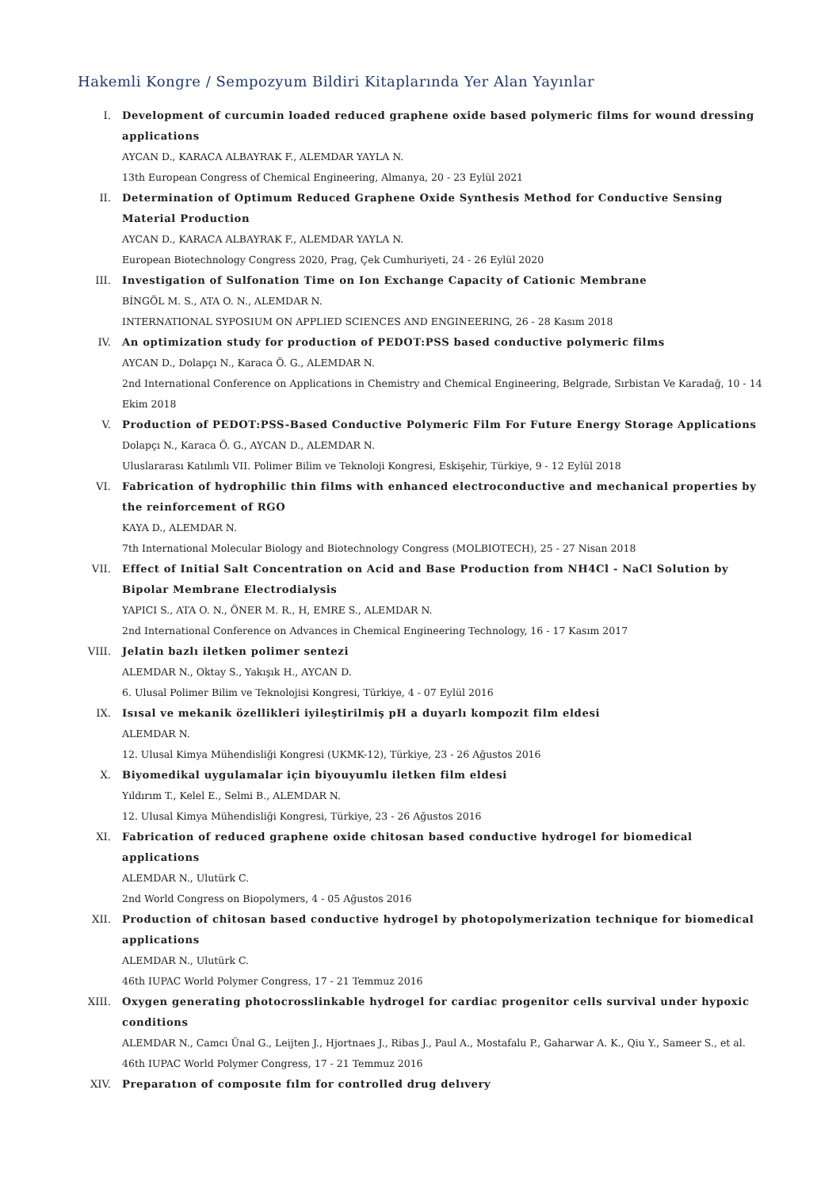Hakemli Kongre / Sempozyum Bildiri Kitaplarında Yer Alan Yayınlar
I. Development of curcumin loaded reduced graphene oxide based polymeric films for wound dressing applications
AYCAN D., KARACA ALBAYRAK F., ALEMDAR YAYLA N.
13th European Congress of Chemical Engineering, Almanya, 20 - 23 Eylül 2021
II. Determination of Optimum Reduced Graphene Oxide Synthesis Method for Conductive Sensing Material Production
AYCAN D., KARACA ALBAYRAK F., ALEMDAR YAYLA N.
European Biotechnology Congress 2020, Prag, Çek Cumhuriyeti, 24 - 26 Eylül 2020
III. Investigation of Sulfonation Time on Ion Exchange Capacity of Cationic Membrane
BİNGÖL M. S., ATA O. N., ALEMDAR N.
INTERNATIONAL SYPOSIUM ON APPLIED SCIENCES AND ENGINEERING, 26 - 28 Kasım 2018
IV. An optimization study for production of PEDOT:PSS based conductive polymeric films
AYCAN D., Dolapçı N., Karaca Ö. G., ALEMDAR N.
2nd International Conference on Applications in Chemistry and Chemical Engineering, Belgrade, Sırbistan Ve Karadağ, 10 - 14 Ekim 2018
V. Production of PEDOT:PSS-Based Conductive Polymeric Film For Future Energy Storage Applications
Dolapçı N., Karaca Ö. G., AYCAN D., ALEMDAR N.
Uluslararası Katılımlı VII. Polimer Bilim ve Teknoloji Kongresi, Eskişehir, Türkiye, 9 - 12 Eylül 2018
VI. Fabrication of hydrophilic thin films with enhanced electroconductive and mechanical properties by the reinforcement of RGO
KAYA D., ALEMDAR N.
7th International Molecular Biology and Biotechnology Congress (MOLBIOTECH), 25 - 27 Nisan 2018
VII. Effect of Initial Salt Concentration on Acid and Base Production from NH4Cl - NaCl Solution by Bipolar Membrane Electrodialysis
YAPICI S., ATA O. N., ÖNER M. R., H, EMRE S., ALEMDAR N.
2nd International Conference on Advances in Chemical Engineering Technology, 16 - 17 Kasım 2017
VIII. Jelatin bazlı iletken polimer sentezi
ALEMDAR N., Oktay S., Yakışık H., AYCAN D.
6. Ulusal Polimer Bilim ve Teknolojisi Kongresi, Türkiye, 4 - 07 Eylül 2016
IX. Isısal ve mekanik özellikleri iyileştirilmiş pH a duyarlı kompozit film eldesi
ALEMDAR N.
12. Ulusal Kimya Mühendisliği Kongresi (UKMK-12), Türkiye, 23 - 26 Ağustos 2016
X. Biyomedikal uygulamalar için biyouyumlu iletken film eldesi
Yıldırım T., Kelel E., Selmi B., ALEMDAR N.
12. Ulusal Kimya Mühendisliği Kongresi, Türkiye, 23 - 26 Ağustos 2016
XI. Fabrication of reduced graphene oxide chitosan based conductive hydrogel for biomedical applications
ALEMDAR N., Ulutürk C.
2nd World Congress on Biopolymers, 4 - 05 Ağustos 2016
XII. Production of chitosan based conductive hydrogel by photopolymerization technique for biomedical applications
ALEMDAR N., Ulutürk C.
46th IUPAC World Polymer Congress, 17 - 21 Temmuz 2016
XIII. Oxygen generating photocrosslinkable hydrogel for cardiac progenitor cells survival under hypoxic conditions
ALEMDAR N., Camcı Ünal G., Leijten J., Hjortnaes J., Ribas J., Paul A., Mostafalu P., Gaharwar A. K., Qiu Y., Sameer S., et al.
46th IUPAC World Polymer Congress, 17 - 21 Temmuz 2016
XIV. Preparatıon of composıte fılm for controlled drug delıvery